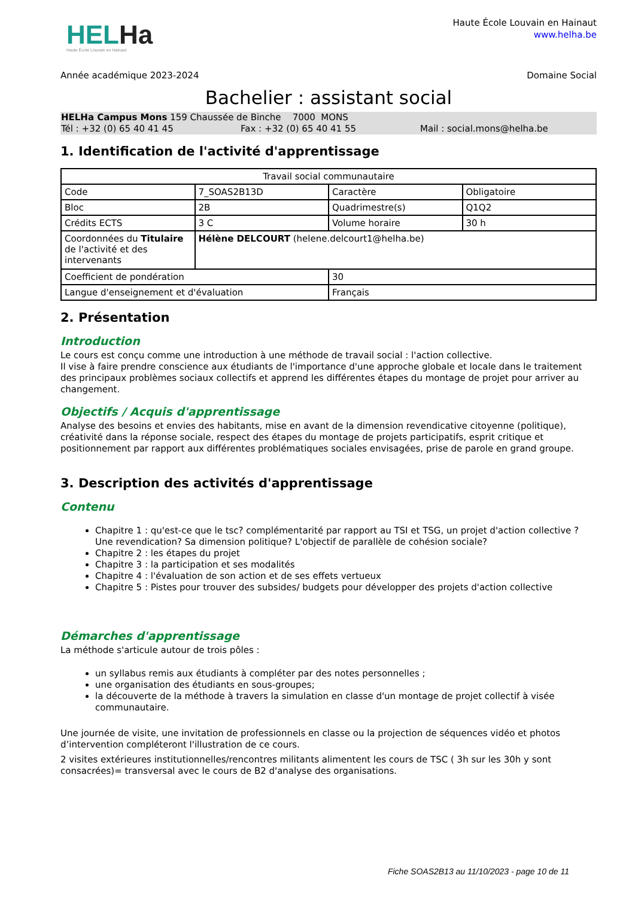HELHa
Haute École Louvain en Hainaut
Haute École Louvain en Hainaut
www.helha.be
Année académique 2023-2024 Domaine Social
Bachelier : assistant social
HELHa Campus Mons 159 Chaussée de Binche 7000 MONS
Tél : +32 (0) 65 40 41 45 Fax : +32 (0) 65 40 41 55 Mail : social.mons@helha.be
1. Identification de l'activité d'apprentissage
| Travail social communautaire | | | |
| Code | 7_SOAS2B13D | Caractère | Obligatoire |
| Bloc | 2B | Quadrimestre(s) | Q1Q2 |
| Crédits ECTS | 3 C | Volume horaire | 30 h |
| Coordonnées du Titulaire de l'activité et des intervenants | Hélène DELCOURT (helene.delcourt1@helha.be) | | |
| Coefficient de pondération | | 30 | |
| Langue d'enseignement et d'évaluation | | Français | |
2. Présentation
Introduction
Le cours est conçu comme une introduction à une méthode de travail social : l'action collective.
Il vise à faire prendre conscience aux étudiants de l'importance d'une approche globale et locale dans le traitement des principaux problèmes sociaux collectifs et apprend les différentes étapes du montage de projet pour arriver au changement.
Objectifs / Acquis d'apprentissage
Analyse des besoins et envies des habitants, mise en avant de la dimension revendicative citoyenne (politique), créativité dans la réponse sociale, respect des étapes du montage de projets participatifs, esprit critique et positionnement par rapport aux différentes problématiques sociales envisagées, prise de parole en grand groupe.
3. Description des activités d'apprentissage
Contenu
Chapitre 1 : qu'est-ce que le tsc? complémentarité par rapport au TSI et TSG, un projet d'action collective ? Une revendication? Sa dimension politique? L'objectif de parallèle de cohésion sociale?
Chapitre 2 : les étapes du projet
Chapitre 3 : la participation et ses modalités
Chapitre 4 : l'évaluation de son action et de ses effets vertueux
Chapitre 5 : Pistes pour trouver des subsides/ budgets pour développer des projets d'action collective
Démarches d'apprentissage
La méthode s'articule autour de trois pôles :
un syllabus remis aux étudiants à compléter par des notes personnelles ;
une organisation des étudiants en sous-groupes;
la découverte de la méthode à travers la simulation en classe d'un montage de projet collectif à visée communautaire.
Une journée de visite, une invitation de professionnels en classe ou la projection de séquences vidéo et photos d’intervention compléteront l'illustration de ce cours.
2 visites extérieures institutionnelles/rencontres militants alimentent les cours de TSC ( 3h sur les 30h y sont consacrées)= transversal avec le cours de B2 d'analyse des organisations.
Fiche SOAS2B13 au 11/10/2023 - page 10 de 11